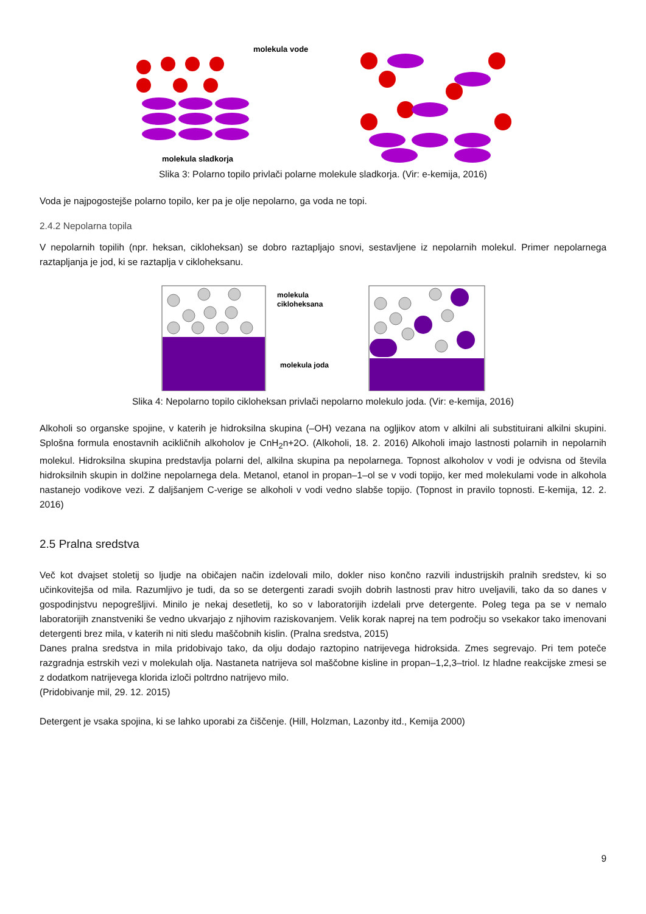molekula vode
molekula sladkorja
Slika 3: Polarno topilo privlači polarne molekule sladkorja. (Vir: e-kemija, 2016)
Voda je najpogostejše polarno topilo, ker pa je olje nepolarno, ga voda ne topi.
2.4.2 Nepolarna topila
V nepolarnih topilih (npr. heksan, cikloheksan) se dobro raztapljajo snovi, sestavljene iz nepolarnih molekul. Primer nepolarnega raztapljanja je jod, ki se raztaplja v cikloheksanu.
molekula
cikloheksana
molekula joda
Slika 4: Nepolarno topilo cikloheksan privlači nepolarno molekulo joda. (Vir: e-kemija, 2016)
Alkoholi so organske spojine, v katerih je hidroksilna skupina (–OH) vezana na ogljikov atom v alkilni ali substituirani alkilni skupini. Splošna formula enostavnih acikličnih alkoholov je CnH<sub>2</sub>n+2O. (Alkoholi, 18. 2. 2016) Alkoholi imajo lastnosti polarnih in nepolarnih molekul. Hidroksilna skupina predstavlja polarni del, alkilna skupina pa nepolarnega. Topnost alkoholov v vodi je odvisna od števila hidroksilnih skupin in dolžine nepolarnega dela. Metanol, etanol in propan–1–ol se v vodi topijo, ker med molekulami vode in alkohola nastanejo vodikove vezi. Z daljšanjem C-verige se alkoholi v vodi vedno slabše topijo. (Topnost in pravilo topnosti. E-kemija, 12. 2. 2016)
2.5 Pralna sredstva
Več kot dvajset stoletij so ljudje na običajen način izdelovali milo, dokler niso končno razvili industrijskih pralnih sredstev, ki so učinkovitejša od mila. Razumljivo je tudi, da so se detergenti zaradi svojih dobrih lastnosti prav hitro uveljavili, tako da so danes v gospodinjstvu nepogrešljivi. Minilo je nekaj desetletij, ko so v laboratorijih izdelali prve detergente. Poleg tega pa se v nemalo laboratorijih znanstveniki še vedno ukvarjajo z njihovim raziskovanjem. Velik korak naprej na tem področju so vsekakor tako imenovani detergenti brez mila, v katerih ni niti sledu maščobnih kislin. (Pralna sredstva, 2015)
Danes pralna sredstva in mila pridobivajo tako, da olju dodajo raztopino natrijevega hidroksida. Zmes segrevajo. Pri tem poteče razgradnja estrskih vezi v molekulah olja. Nastaneta natrijeva sol maščobne kisline in propan–1,2,3–triol. Iz hladne reakcijske zmesi se z dodatkom natrijevega klorida izloči poltrdno natrijevo milo.
(Pridobivanje mil, 29. 12. 2015)
Detergent je vsaka spojina, ki se lahko uporabi za čiščenje. (Hill, Holzman, Lazonby itd., Kemija 2000)
9